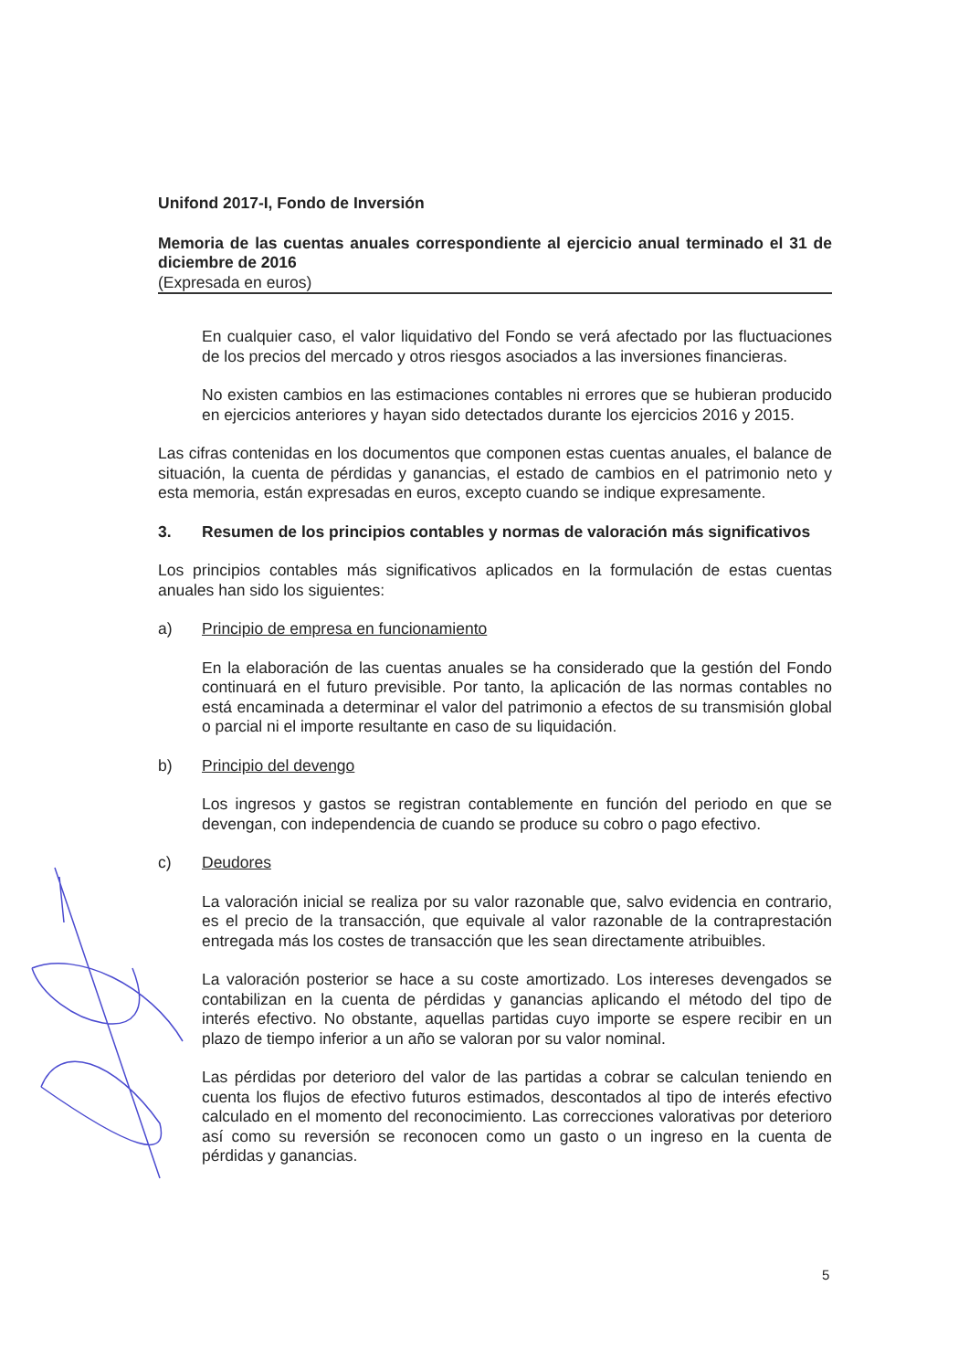Unifond 2017-I, Fondo de Inversión
Memoria de las cuentas anuales correspondiente al ejercicio anual terminado el 31 de diciembre de 2016
(Expresada en euros)
En cualquier caso, el valor liquidativo del Fondo se verá afectado por las fluctuaciones de los precios del mercado y otros riesgos asociados a las inversiones financieras.
No existen cambios en las estimaciones contables ni errores que se hubieran producido en ejercicios anteriores y hayan sido detectados durante los ejercicios 2016 y 2015.
Las cifras contenidas en los documentos que componen estas cuentas anuales, el balance de situación, la cuenta de pérdidas y ganancias, el estado de cambios en el patrimonio neto y esta memoria, están expresadas en euros, excepto cuando se indique expresamente.
3. Resumen de los principios contables y normas de valoración más significativos
Los principios contables más significativos aplicados en la formulación de estas cuentas anuales han sido los siguientes:
a) Principio de empresa en funcionamiento
En la elaboración de las cuentas anuales se ha considerado que la gestión del Fondo continuará en el futuro previsible. Por tanto, la aplicación de las normas contables no está encaminada a determinar el valor del patrimonio a efectos de su transmisión global o parcial ni el importe resultante en caso de su liquidación.
b) Principio del devengo
Los ingresos y gastos se registran contablemente en función del periodo en que se devengan, con independencia de cuando se produce su cobro o pago efectivo.
c) Deudores
La valoración inicial se realiza por su valor razonable que, salvo evidencia en contrario, es el precio de la transacción, que equivale al valor razonable de la contraprestación entregada más los costes de transacción que les sean directamente atribuibles.
La valoración posterior se hace a su coste amortizado. Los intereses devengados se contabilizan en la cuenta de pérdidas y ganancias aplicando el método del tipo de interés efectivo. No obstante, aquellas partidas cuyo importe se espere recibir en un plazo de tiempo inferior a un año se valoran por su valor nominal.
Las pérdidas por deterioro del valor de las partidas a cobrar se calculan teniendo en cuenta los flujos de efectivo futuros estimados, descontados al tipo de interés efectivo calculado en el momento del reconocimiento. Las correcciones valorativas por deterioro así como su reversión se reconocen como un gasto o un ingreso en la cuenta de pérdidas y ganancias.
5